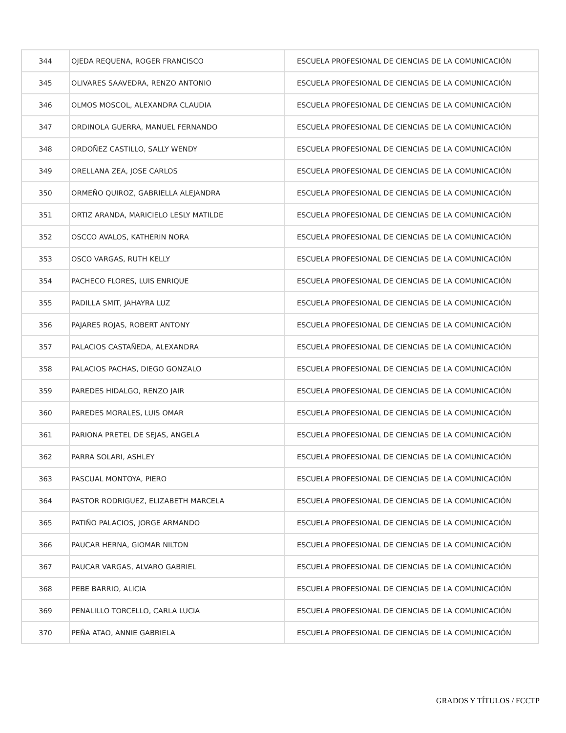| 344 | OJEDA REQUENA, ROGER FRANCISCO | ESCUELA PROFESIONAL DE CIENCIAS DE LA COMUNICACIÓN |
| 345 | OLIVARES SAAVEDRA, RENZO ANTONIO | ESCUELA PROFESIONAL DE CIENCIAS DE LA COMUNICACIÓN |
| 346 | OLMOS MOSCOL, ALEXANDRA CLAUDIA | ESCUELA PROFESIONAL DE CIENCIAS DE LA COMUNICACIÓN |
| 347 | ORDINOLA GUERRA, MANUEL FERNANDO | ESCUELA PROFESIONAL DE CIENCIAS DE LA COMUNICACIÓN |
| 348 | ORDOÑEZ CASTILLO, SALLY WENDY | ESCUELA PROFESIONAL DE CIENCIAS DE LA COMUNICACIÓN |
| 349 | ORELLANA ZEA, JOSE CARLOS | ESCUELA PROFESIONAL DE CIENCIAS DE LA COMUNICACIÓN |
| 350 | ORMEÑO QUIROZ, GABRIELLA ALEJANDRA | ESCUELA PROFESIONAL DE CIENCIAS DE LA COMUNICACIÓN |
| 351 | ORTIZ ARANDA, MARICIELO LESLY MATILDE | ESCUELA PROFESIONAL DE CIENCIAS DE LA COMUNICACIÓN |
| 352 | OSCCO AVALOS, KATHERIN NORA | ESCUELA PROFESIONAL DE CIENCIAS DE LA COMUNICACIÓN |
| 353 | OSCO VARGAS, RUTH KELLY | ESCUELA PROFESIONAL DE CIENCIAS DE LA COMUNICACIÓN |
| 354 | PACHECO FLORES, LUIS ENRIQUE | ESCUELA PROFESIONAL DE CIENCIAS DE LA COMUNICACIÓN |
| 355 | PADILLA SMIT, JAHAYRA LUZ | ESCUELA PROFESIONAL DE CIENCIAS DE LA COMUNICACIÓN |
| 356 | PAJARES ROJAS, ROBERT ANTONY | ESCUELA PROFESIONAL DE CIENCIAS DE LA COMUNICACIÓN |
| 357 | PALACIOS CASTAÑEDA, ALEXANDRA | ESCUELA PROFESIONAL DE CIENCIAS DE LA COMUNICACIÓN |
| 358 | PALACIOS PACHAS, DIEGO GONZALO | ESCUELA PROFESIONAL DE CIENCIAS DE LA COMUNICACIÓN |
| 359 | PAREDES HIDALGO, RENZO JAIR | ESCUELA PROFESIONAL DE CIENCIAS DE LA COMUNICACIÓN |
| 360 | PAREDES MORALES, LUIS OMAR | ESCUELA PROFESIONAL DE CIENCIAS DE LA COMUNICACIÓN |
| 361 | PARIONA PRETEL DE SEJAS, ANGELA | ESCUELA PROFESIONAL DE CIENCIAS DE LA COMUNICACIÓN |
| 362 | PARRA SOLARI, ASHLEY | ESCUELA PROFESIONAL DE CIENCIAS DE LA COMUNICACIÓN |
| 363 | PASCUAL MONTOYA, PIERO | ESCUELA PROFESIONAL DE CIENCIAS DE LA COMUNICACIÓN |
| 364 | PASTOR RODRIGUEZ, ELIZABETH MARCELA | ESCUELA PROFESIONAL DE CIENCIAS DE LA COMUNICACIÓN |
| 365 | PATIÑO PALACIOS, JORGE ARMANDO | ESCUELA PROFESIONAL DE CIENCIAS DE LA COMUNICACIÓN |
| 366 | PAUCAR HERNA, GIOMAR NILTON | ESCUELA PROFESIONAL DE CIENCIAS DE LA COMUNICACIÓN |
| 367 | PAUCAR VARGAS, ALVARO GABRIEL | ESCUELA PROFESIONAL DE CIENCIAS DE LA COMUNICACIÓN |
| 368 | PEBE BARRIO, ALICIA | ESCUELA PROFESIONAL DE CIENCIAS DE LA COMUNICACIÓN |
| 369 | PENALILLO TORCELLO, CARLA LUCIA | ESCUELA PROFESIONAL DE CIENCIAS DE LA COMUNICACIÓN |
| 370 | PEÑA ATAO, ANNIE GABRIELA | ESCUELA PROFESIONAL DE CIENCIAS DE LA COMUNICACIÓN |
GRADOS Y TÍTULOS / FCCTP